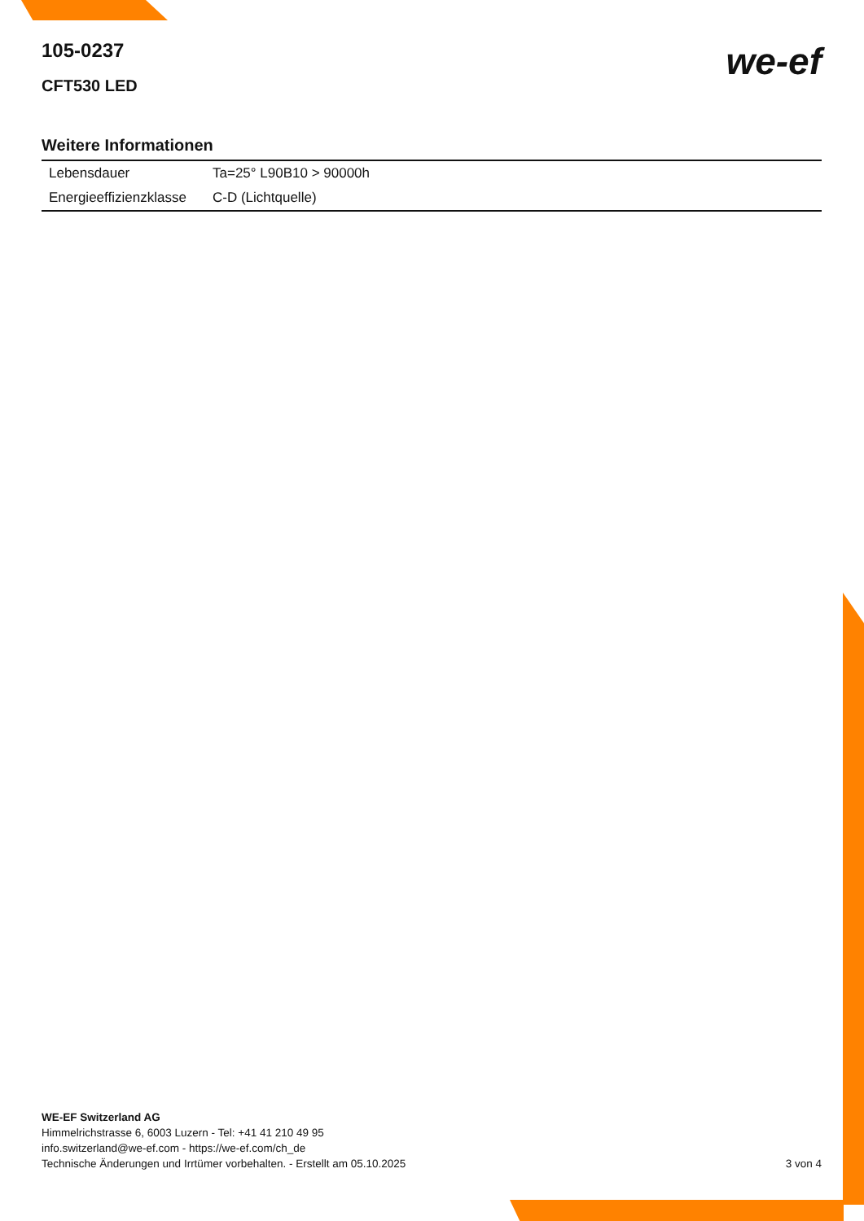105-0237
CFT530 LED
we-ef
Weitere Informationen
| Lebensdauer | Ta=25° L90B10 > 90000h |
| Energieeffizienzklasse | C-D (Lichtquelle) |
WE-EF Switzerland AG
Himmelrichstrasse 6, 6003 Luzern - Tel: +41 41 210 49 95
info.switzerland@we-ef.com - https://we-ef.com/ch_de
3 von 4 Technische Änderungen und Irrtümer vorbehalten. - Erstellt am 05.10.2025